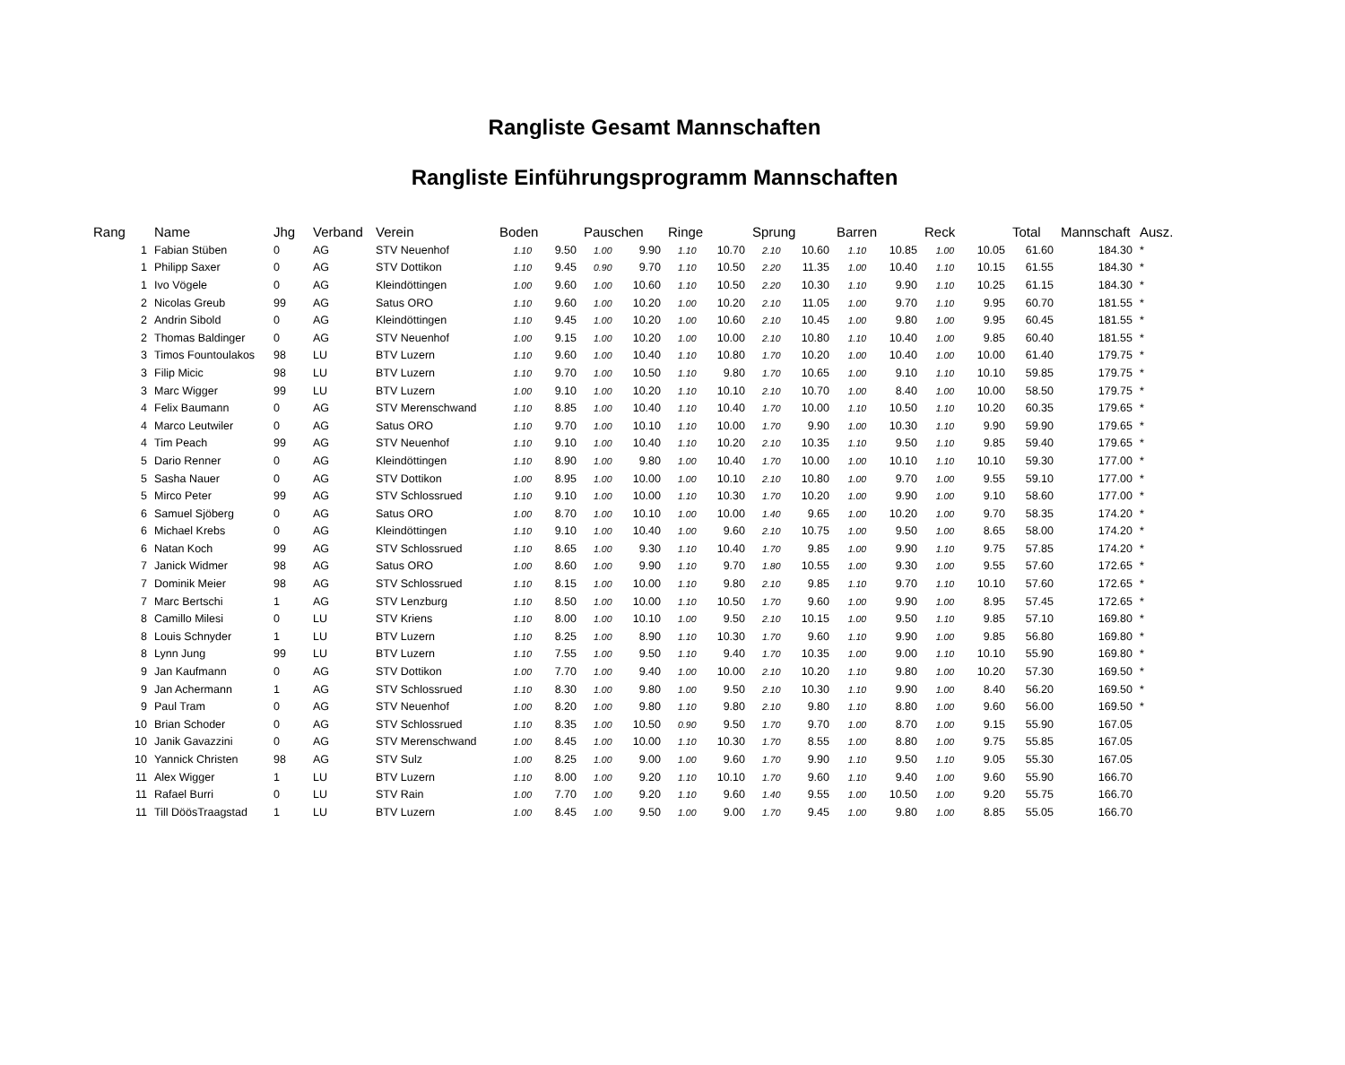Rangliste Gesamt Mannschaften
Rangliste Einführungsprogramm Mannschaften
| Rang | Name | Jhg | Verband | Verein | Boden | | Pauschen | | Ringe | | Sprung | | Barren | | Reck | | Total | Mannschaft | Ausz. |
| --- | --- | --- | --- | --- | --- | --- | --- | --- | --- | --- | --- | --- | --- | --- | --- | --- | --- | --- | --- |
| 1 | Fabian Stüben | 0 | AG | STV Neuenhof | 1.10 | 9.50 | 1.00 | 9.90 | 1.10 | 10.70 | 2.10 | 10.60 | 1.10 | 10.85 | 1.00 | 10.05 | 61.60 | 184.30 | * |
| 1 | Philipp Saxer | 0 | AG | STV Dottikon | 1.10 | 9.45 | 0.90 | 9.70 | 1.10 | 10.50 | 2.20 | 11.35 | 1.00 | 10.40 | 1.10 | 10.15 | 61.55 | 184.30 | * |
| 1 | Ivo Vögele | 0 | AG | Kleindöttingen | 1.00 | 9.60 | 1.00 | 10.60 | 1.10 | 10.50 | 2.20 | 10.30 | 1.10 | 9.90 | 1.10 | 10.25 | 61.15 | 184.30 | * |
| 2 | Nicolas Greub | 99 | AG | Satus ORO | 1.10 | 9.60 | 1.00 | 10.20 | 1.00 | 10.20 | 2.10 | 11.05 | 1.00 | 9.70 | 1.10 | 9.95 | 60.70 | 181.55 | * |
| 2 | Andrin Sibold | 0 | AG | Kleindöttingen | 1.10 | 9.45 | 1.00 | 10.20 | 1.00 | 10.60 | 2.10 | 10.45 | 1.00 | 9.80 | 1.00 | 9.95 | 60.45 | 181.55 | * |
| 2 | Thomas Baldinger | 0 | AG | STV Neuenhof | 1.00 | 9.15 | 1.00 | 10.20 | 1.00 | 10.00 | 2.10 | 10.80 | 1.10 | 10.40 | 1.00 | 9.85 | 60.40 | 181.55 | * |
| 3 | Timos Fountoulakos | 98 | LU | BTV Luzern | 1.10 | 9.60 | 1.00 | 10.40 | 1.10 | 10.80 | 1.70 | 10.20 | 1.00 | 10.40 | 1.00 | 10.00 | 61.40 | 179.75 | * |
| 3 | Filip Micic | 98 | LU | BTV Luzern | 1.10 | 9.70 | 1.00 | 10.50 | 1.10 | 9.80 | 1.70 | 10.65 | 1.00 | 9.10 | 1.10 | 10.10 | 59.85 | 179.75 | * |
| 3 | Marc Wigger | 99 | LU | BTV Luzern | 1.00 | 9.10 | 1.00 | 10.20 | 1.10 | 10.10 | 2.10 | 10.70 | 1.00 | 8.40 | 1.00 | 10.00 | 58.50 | 179.75 | * |
| 4 | Felix Baumann | 0 | AG | STV Merenschwand | 1.10 | 8.85 | 1.00 | 10.40 | 1.10 | 10.40 | 1.70 | 10.00 | 1.10 | 10.50 | 1.10 | 10.20 | 60.35 | 179.65 | * |
| 4 | Marco Leutwiler | 0 | AG | Satus ORO | 1.10 | 9.70 | 1.00 | 10.10 | 1.10 | 10.00 | 1.70 | 9.90 | 1.00 | 10.30 | 1.10 | 9.90 | 59.90 | 179.65 | * |
| 4 | Tim Peach | 99 | AG | STV Neuenhof | 1.10 | 9.10 | 1.00 | 10.40 | 1.10 | 10.20 | 2.10 | 10.35 | 1.10 | 9.50 | 1.10 | 9.85 | 59.40 | 179.65 | * |
| 5 | Dario Renner | 0 | AG | Kleindöttingen | 1.10 | 8.90 | 1.00 | 9.80 | 1.00 | 10.40 | 1.70 | 10.00 | 1.00 | 10.10 | 1.10 | 10.10 | 59.30 | 177.00 | * |
| 5 | Sasha Nauer | 0 | AG | STV Dottikon | 1.00 | 8.95 | 1.00 | 10.00 | 1.00 | 10.10 | 2.10 | 10.80 | 1.00 | 9.70 | 1.00 | 9.55 | 59.10 | 177.00 | * |
| 5 | Mirco Peter | 99 | AG | STV Schlossrued | 1.10 | 9.10 | 1.00 | 10.00 | 1.10 | 10.30 | 1.70 | 10.20 | 1.00 | 9.90 | 1.00 | 9.10 | 58.60 | 177.00 | * |
| 6 | Samuel Sjöberg | 0 | AG | Satus ORO | 1.00 | 8.70 | 1.00 | 10.10 | 1.00 | 10.00 | 1.40 | 9.65 | 1.00 | 10.20 | 1.00 | 9.70 | 58.35 | 174.20 | * |
| 6 | Michael Krebs | 0 | AG | Kleindöttingen | 1.10 | 9.10 | 1.00 | 10.40 | 1.00 | 9.60 | 2.10 | 10.75 | 1.00 | 9.50 | 1.00 | 8.65 | 58.00 | 174.20 | * |
| 6 | Natan Koch | 99 | AG | STV Schlossrued | 1.10 | 8.65 | 1.00 | 9.30 | 1.10 | 10.40 | 1.70 | 9.85 | 1.00 | 9.90 | 1.10 | 9.75 | 57.85 | 174.20 | * |
| 7 | Janick Widmer | 98 | AG | Satus ORO | 1.00 | 8.60 | 1.00 | 9.90 | 1.10 | 9.70 | 1.80 | 10.55 | 1.00 | 9.30 | 1.00 | 9.55 | 57.60 | 172.65 | * |
| 7 | Dominik Meier | 98 | AG | STV Schlossrued | 1.10 | 8.15 | 1.00 | 10.00 | 1.10 | 9.80 | 2.10 | 9.85 | 1.10 | 9.70 | 1.10 | 10.10 | 57.60 | 172.65 | * |
| 7 | Marc Bertschi | 1 | AG | STV Lenzburg | 1.10 | 8.50 | 1.00 | 10.00 | 1.10 | 10.50 | 1.70 | 9.60 | 1.00 | 9.90 | 1.00 | 8.95 | 57.45 | 172.65 | * |
| 8 | Camillo Milesi | 0 | LU | STV Kriens | 1.10 | 8.00 | 1.00 | 10.10 | 1.00 | 9.50 | 2.10 | 10.15 | 1.00 | 9.50 | 1.10 | 9.85 | 57.10 | 169.80 | * |
| 8 | Louis Schnyder | 1 | LU | BTV Luzern | 1.10 | 8.25 | 1.00 | 8.90 | 1.10 | 10.30 | 1.70 | 9.60 | 1.10 | 9.90 | 1.00 | 9.85 | 56.80 | 169.80 | * |
| 8 | Lynn Jung | 99 | LU | BTV Luzern | 1.10 | 7.55 | 1.00 | 9.50 | 1.10 | 9.40 | 1.70 | 10.35 | 1.00 | 9.00 | 1.10 | 10.10 | 55.90 | 169.80 | * |
| 9 | Jan Kaufmann | 0 | AG | STV Dottikon | 1.00 | 7.70 | 1.00 | 9.40 | 1.00 | 10.00 | 2.10 | 10.20 | 1.10 | 9.80 | 1.00 | 10.20 | 57.30 | 169.50 | * |
| 9 | Jan Achermann | 1 | AG | STV Schlossrued | 1.10 | 8.30 | 1.00 | 9.80 | 1.00 | 9.50 | 2.10 | 10.30 | 1.10 | 9.90 | 1.00 | 8.40 | 56.20 | 169.50 | * |
| 9 | Paul Tram | 0 | AG | STV Neuenhof | 1.00 | 8.20 | 1.00 | 9.80 | 1.10 | 9.80 | 2.10 | 9.80 | 1.10 | 8.80 | 1.00 | 9.60 | 56.00 | 169.50 | * |
| 10 | Brian Schoder | 0 | AG | STV Schlossrued | 1.10 | 8.35 | 1.00 | 10.50 | 0.90 | 9.50 | 1.70 | 9.70 | 1.00 | 8.70 | 1.00 | 9.15 | 55.90 | 167.05 | |
| 10 | Janik Gavazzini | 0 | AG | STV Merenschwand | 1.00 | 8.45 | 1.00 | 10.00 | 1.10 | 10.30 | 1.70 | 8.55 | 1.00 | 8.80 | 1.00 | 9.75 | 55.85 | 167.05 | |
| 10 | Yannick Christen | 98 | AG | STV Sulz | 1.00 | 8.25 | 1.00 | 9.00 | 1.00 | 9.60 | 1.70 | 9.90 | 1.10 | 9.50 | 1.10 | 9.05 | 55.30 | 167.05 | |
| 11 | Alex Wigger | 1 | LU | BTV Luzern | 1.10 | 8.00 | 1.00 | 9.20 | 1.10 | 10.10 | 1.70 | 9.60 | 1.10 | 9.40 | 1.00 | 9.60 | 55.90 | 166.70 | |
| 11 | Rafael Burri | 0 | LU | STV Rain | 1.00 | 7.70 | 1.00 | 9.20 | 1.10 | 9.60 | 1.40 | 9.55 | 1.00 | 10.50 | 1.00 | 9.20 | 55.75 | 166.70 | |
| 11 | Till DöösTraagstad | 1 | LU | BTV Luzern | 1.00 | 8.45 | 1.00 | 9.50 | 1.00 | 9.00 | 1.70 | 9.45 | 1.00 | 9.80 | 1.00 | 8.85 | 55.05 | 166.70 | |